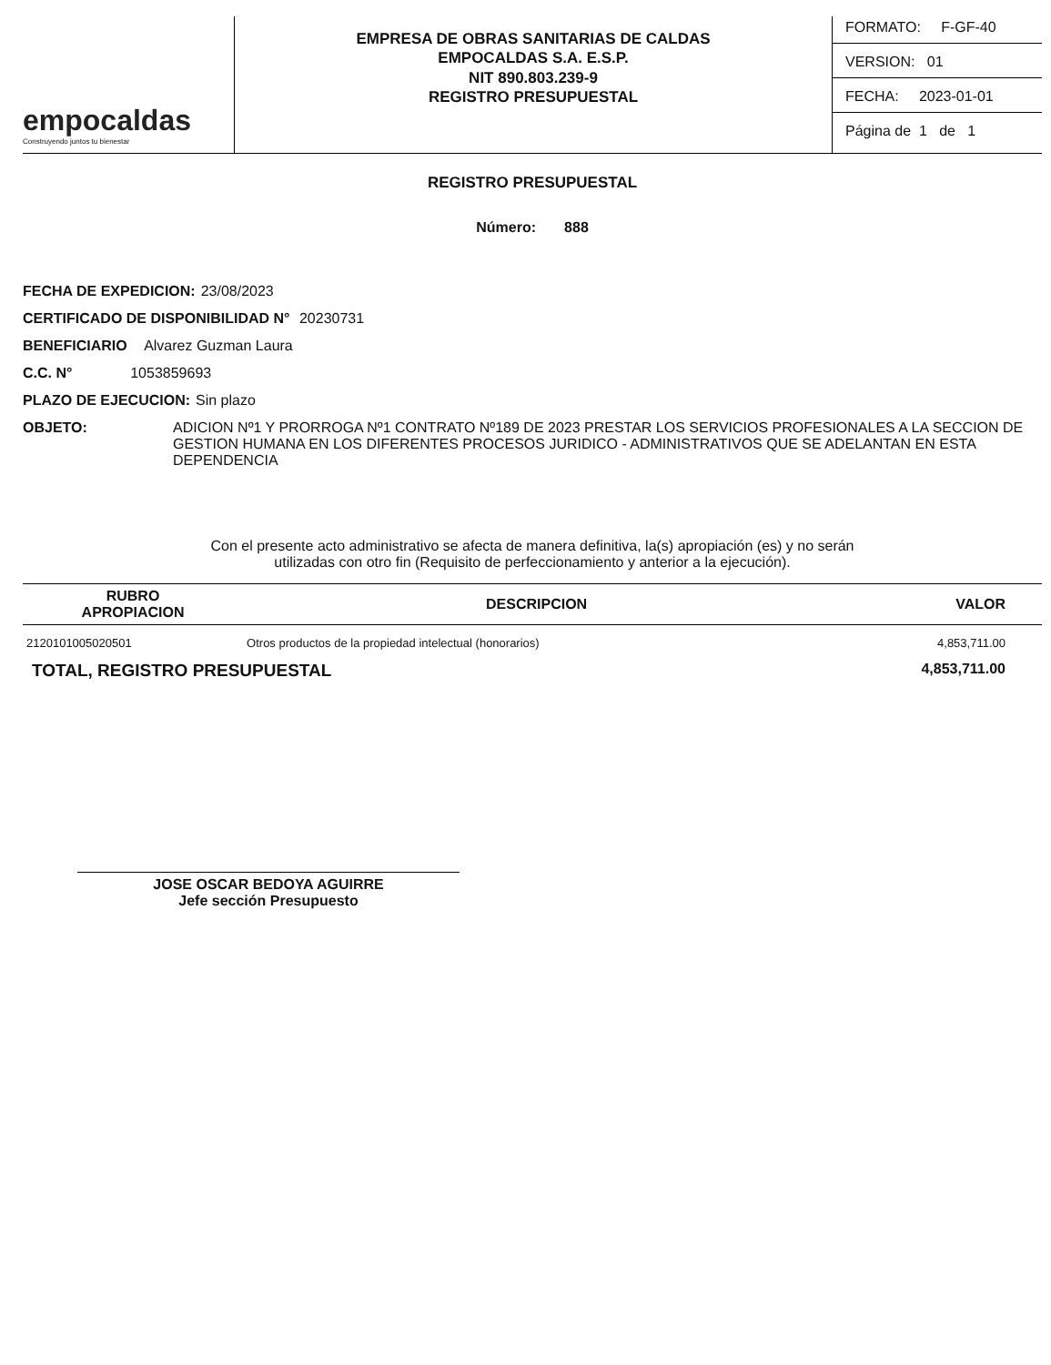empocaldas
Construyendo juntos tu bienestar
EMPRESA DE OBRAS SANITARIAS DE CALDAS
EMPOCALDAS S.A. E.S.P.
NIT 890.803.239-9
REGISTRO PRESUPUESTAL
FORMATO: F-GF-40
VERSION: 01
FECHA: 2023-01-01
Página de 1 de 1
REGISTRO PRESUPUESTAL
Número: 888
FECHA DE EXPEDICION: 23/08/2023
CERTIFICADO DE DISPONIBILIDAD N° 20230731
BENEFICIARIO Alvarez Guzman Laura
C.C. N° 1053859693
PLAZO DE EJECUCION: Sin plazo
OBJETO: ADICION Nº1 Y PRORROGA Nº1 CONTRATO Nº189 DE 2023 PRESTAR LOS SERVICIOS PROFESIONALES A LA SECCION DE GESTION HUMANA EN LOS DIFERENTES PROCESOS JURIDICO - ADMINISTRATIVOS QUE SE ADELANTAN EN ESTA DEPENDENCIA
Con el presente acto administrativo se afecta de manera definitiva, la(s) apropiación (es) y no serán
utilizadas con otro fin (Requisito de perfeccionamiento y anterior a la ejecución).
| RUBRO APROPIACION | DESCRIPCION | VALOR |
| --- | --- | --- |
| 2120101005020501 | Otros productos de la propiedad intelectual (honorarios) | 4,853,711.00 |
TOTAL, REGISTRO PRESUPUESTAL 4,853,711.00
JOSE OSCAR BEDOYA AGUIRRE
Jefe sección Presupuesto